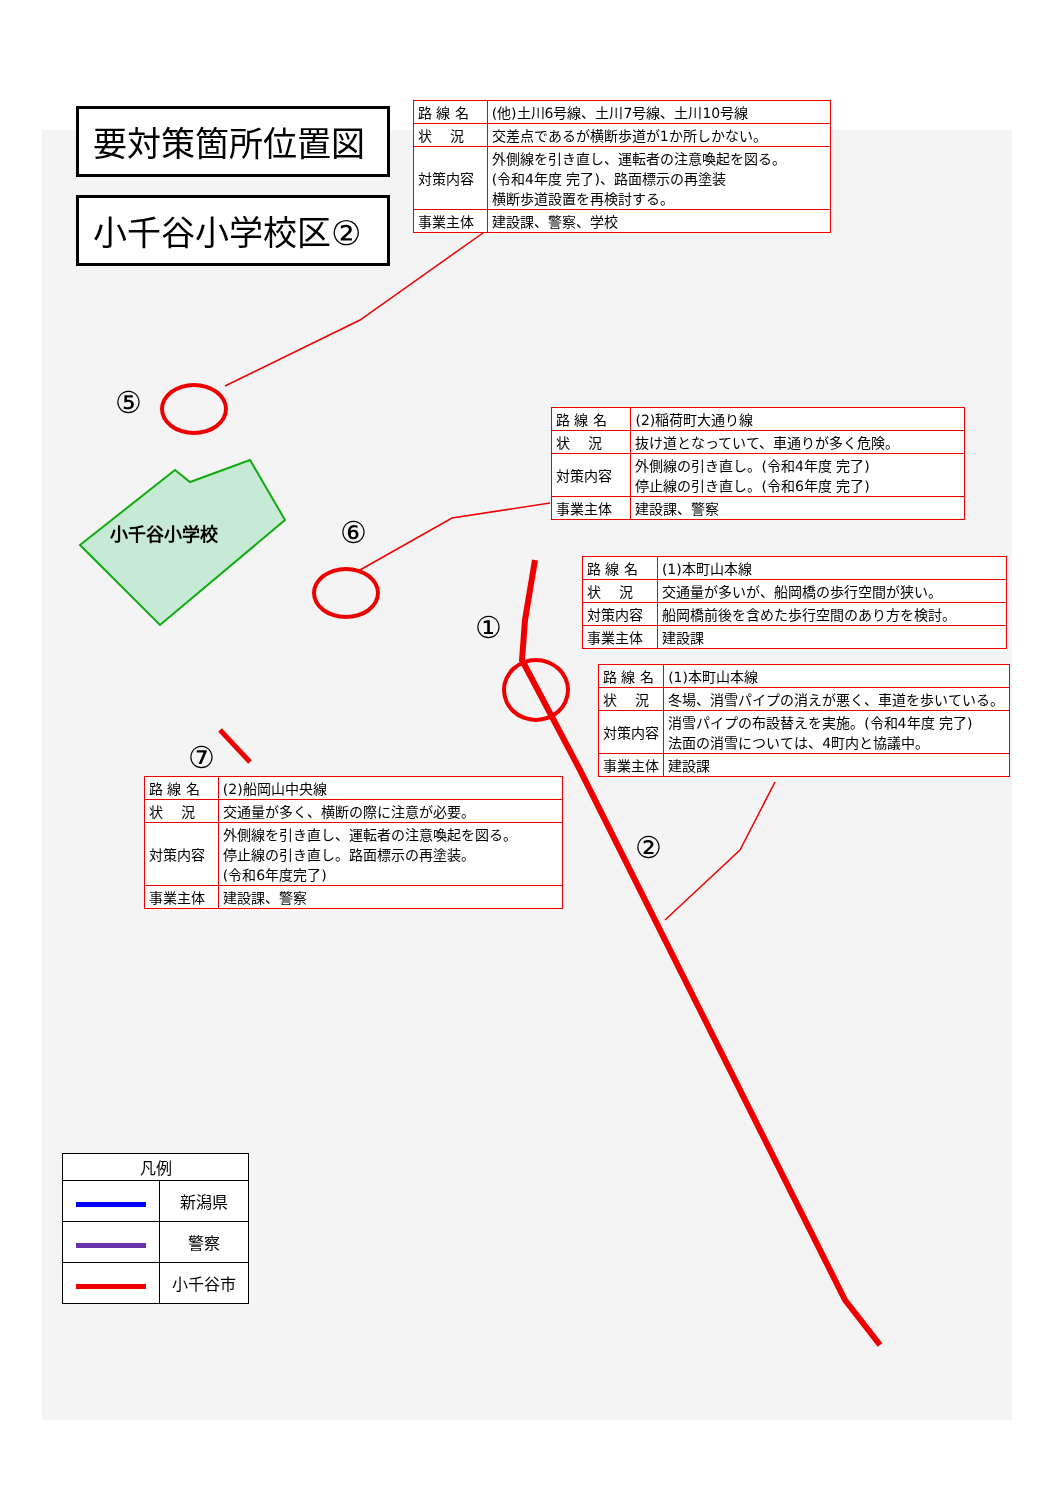小千谷小学校
⑤
⑥
①
②
⑦
要対策箇所位置図
小千谷小学校区②
| 路 線 名 | (他)土川6号線、土川7号線、土川10号線 |
| 状 況 | 交差点であるが横断歩道が1か所しかない。 |
| 対策内容 | 外側線を引き直し、運転者の注意喚起を図る。 (令和4年度 完了)、路面標示の再塗装 横断歩道設置を再検討する。 |
| 事業主体 | 建設課、警察、学校 |
| 路 線 名 | (2)稲荷町大通り線 |
| 状 況 | 抜け道となっていて、車通りが多く危険。 |
| 対策内容 | 外側線の引き直し。(令和4年度 完了) 停止線の引き直し。(令和6年度 完了) |
| 事業主体 | 建設課、警察 |
| 路 線 名 | (1)本町山本線 |
| 状 況 | 交通量が多いが、船岡橋の歩行空間が狭い。 |
| 対策内容 | 船岡橋前後を含めた歩行空間のあり方を検討。 |
| 事業主体 | 建設課 |
| 路 線 名 | (1)本町山本線 |
| 状 況 | 冬場、消雪パイプの消えが悪く、車道を歩いている。 |
| 対策内容 | 消雪パイプの布設替えを実施。(令和4年度 完了) 法面の消雪については、4町内と協議中。 |
| 事業主体 | 建設課 |
| 路 線 名 | (2)船岡山中央線 |
| 状 況 | 交通量が多く、横断の際に注意が必要。 |
| 対策内容 | 外側線を引き直し、運転者の注意喚起を図る。 停止線の引き直し。路面標示の再塗装。 (令和6年度完了) |
| 事業主体 | 建設課、警察 |
| 凡例 | |
| | 新潟県 |
| | 警察 |
| | 小千谷市 |